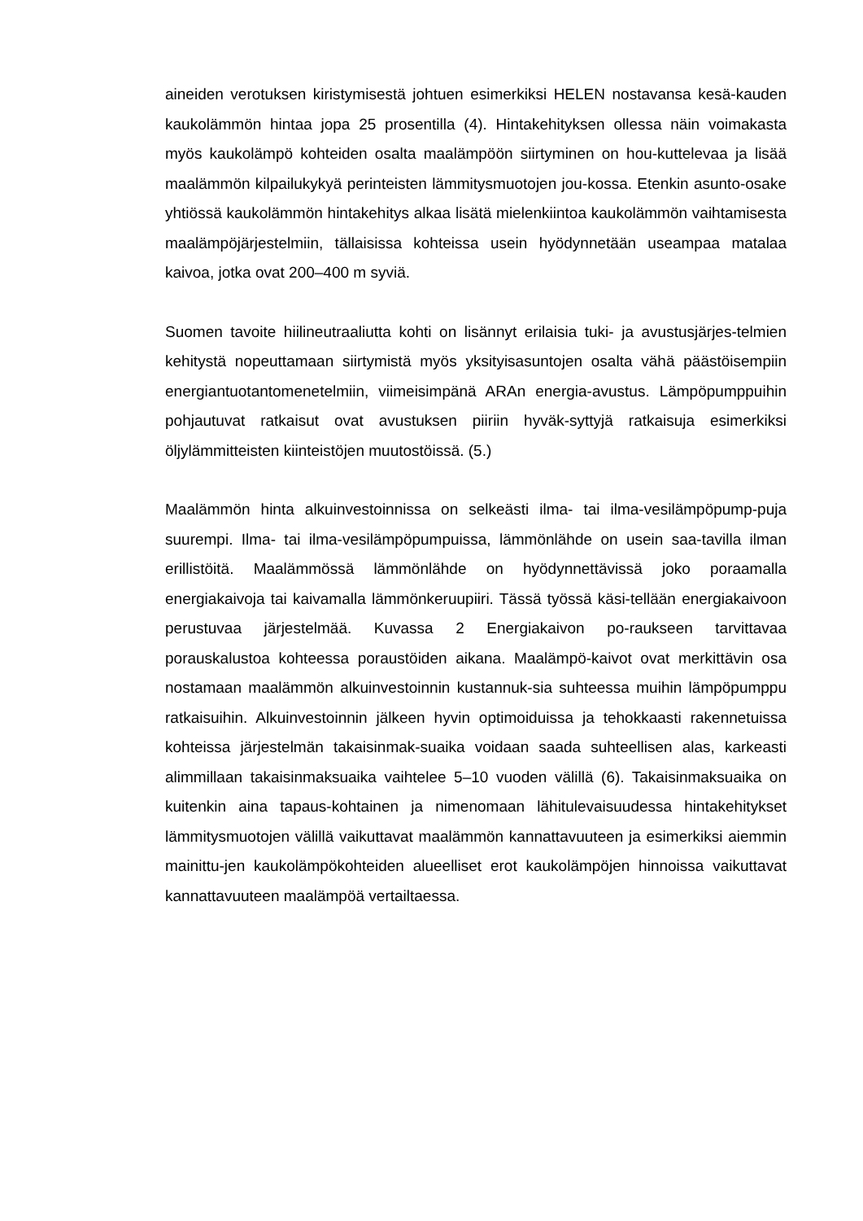aineiden verotuksen kiristymisestä johtuen esimerkiksi HELEN nostavansa kesä-kauden kaukolämmön hintaa jopa 25 prosentilla (4). Hintakehityksen ollessa näin voimakasta myös kaukolämpö kohteiden osalta maalämpöön siirtyminen on hou-kuttelevaa ja lisää maalämmön kilpailukykyä perinteisten lämmitysmuotojen jou-kossa. Etenkin asunto-osake yhtiössä kaukolämmön hintakehitys alkaa lisätä mielenkiintoa kaukolämmön vaihtamisesta maalämpöjärjestelmiin, tällaisissa kohteissa usein hyödynnetään useampaa matalaa kaivoa, jotka ovat 200–400 m syviä.
Suomen tavoite hiilineutraaliutta kohti on lisännyt erilaisia tuki- ja avustusjärjes-telmien kehitystä nopeuttamaan siirtymistä myös yksityisasuntojen osalta vähä päästöisempiin energiantuotantomenetelmiin, viimeisimpänä ARAn energia-avustus. Lämpöpumppuihin pohjautuvat ratkaisut ovat avustuksen piiriin hyväk-syttyjä ratkaisuja esimerkiksi öljylämmitteisten kiinteistöjen muutostöissä. (5.)
Maalämmön hinta alkuinvestoinnissa on selkeästi ilma- tai ilma-vesilämpöpump-puja suurempi. Ilma- tai ilma-vesilämpöpumpuissa, lämmönlähde on usein saa-tavilla ilman erillistöitä. Maalämmössä lämmönlähde on hyödynnettävissä joko poraamalla energiakaivoja tai kaivamalla lämmönkeruupiiri. Tässä työssä käsi-tellään energiakaivoon perustuvaa järjestelmää. Kuvassa 2 Energiakaivon po-raukseen tarvittavaa porauskalustoa kohteessa poraustöiden aikana. Maalämpö-kaivot ovat merkittävin osa nostamaan maalämmön alkuinvestoinnin kustannuk-sia suhteessa muihin lämpöpumppu ratkaisuihin. Alkuinvestoinnin jälkeen hyvin optimoiduissa ja tehokkaasti rakennetuissa kohteissa järjestelmän takaisinmak-suaika voidaan saada suhteellisen alas, karkeasti alimmillaan takaisinmaksuaika vaihtelee 5–10 vuoden välillä (6). Takaisinmaksuaika on kuitenkin aina tapaus-kohtainen ja nimenomaan lähitulevaisuudessa hintakehitykset lämmitysmuotojen välillä vaikuttavat maalämmön kannattavuuteen ja esimerkiksi aiemmin mainittu-jen kaukolämpökohteiden alueelliset erot kaukolämpöjen hinnoissa vaikuttavat kannattavuuteen maalämpöä vertailtaessa.